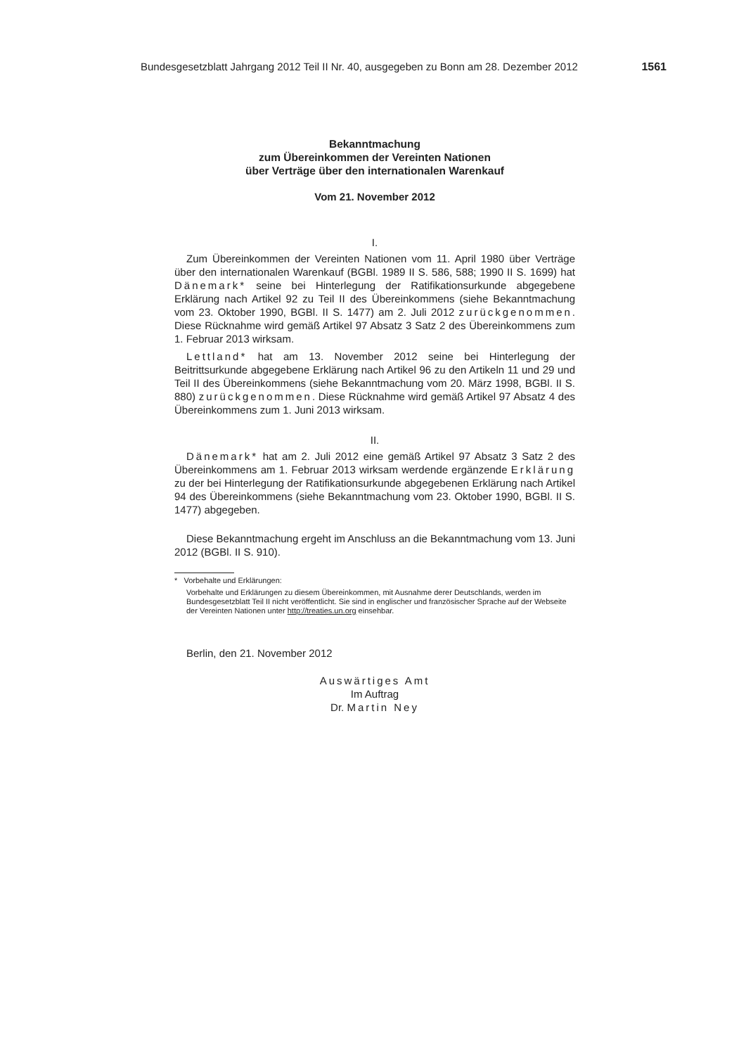Bundesgesetzblatt Jahrgang 2012 Teil II Nr. 40, ausgegeben zu Bonn am 28. Dezember 2012 1561
Bekanntmachung
zum Übereinkommen der Vereinten Nationen
über Verträge über den internationalen Warenkauf
Vom 21. November 2012
I.
Zum Übereinkommen der Vereinten Nationen vom 11. April 1980 über Verträge über den internationalen Warenkauf (BGBl. 1989 II S. 586, 588; 1990 II S. 1699) hat Dänemark* seine bei Hinterlegung der Ratifikationsurkunde abgegebene Erklärung nach Artikel 92 zu Teil II des Übereinkommens (siehe Bekanntmachung vom 23. Oktober 1990, BGBl. II S. 1477) am 2. Juli 2012 zurückgenommen. Diese Rücknahme wird gemäß Artikel 97 Absatz 3 Satz 2 des Übereinkommens zum 1. Februar 2013 wirksam.
Lettland* hat am 13. November 2012 seine bei Hinterlegung der Beitrittsurkunde abgegebene Erklärung nach Artikel 96 zu den Artikeln 11 und 29 und Teil II des Übereinkommens (siehe Bekanntmachung vom 20. März 1998, BGBl. II S. 880) zurückgenommen. Diese Rücknahme wird gemäß Artikel 97 Absatz 4 des Übereinkommens zum 1. Juni 2013 wirksam.
II.
Dänemark* hat am 2. Juli 2012 eine gemäß Artikel 97 Absatz 3 Satz 2 des Übereinkommens am 1. Februar 2013 wirksam werdende ergänzende Erklärung zu der bei Hinterlegung der Ratifikationsurkunde abgegebenen Erklärung nach Artikel 94 des Übereinkommens (siehe Bekanntmachung vom 23. Oktober 1990, BGBl. II S. 1477) abgegeben.
Diese Bekanntmachung ergeht im Anschluss an die Bekanntmachung vom 13. Juni 2012 (BGBl. II S. 910).
* Vorbehalte und Erklärungen:
Vorbehalte und Erklärungen zu diesem Übereinkommen, mit Ausnahme derer Deutschlands, werden im Bundesgesetzblatt Teil II nicht veröffentlicht. Sie sind in englischer und französischer Sprache auf der Webseite der Vereinten Nationen unter http://treaties.un.org einsehbar.
Berlin, den 21. November 2012
Auswärtiges Amt
Im Auftrag
Dr. Martin Ney